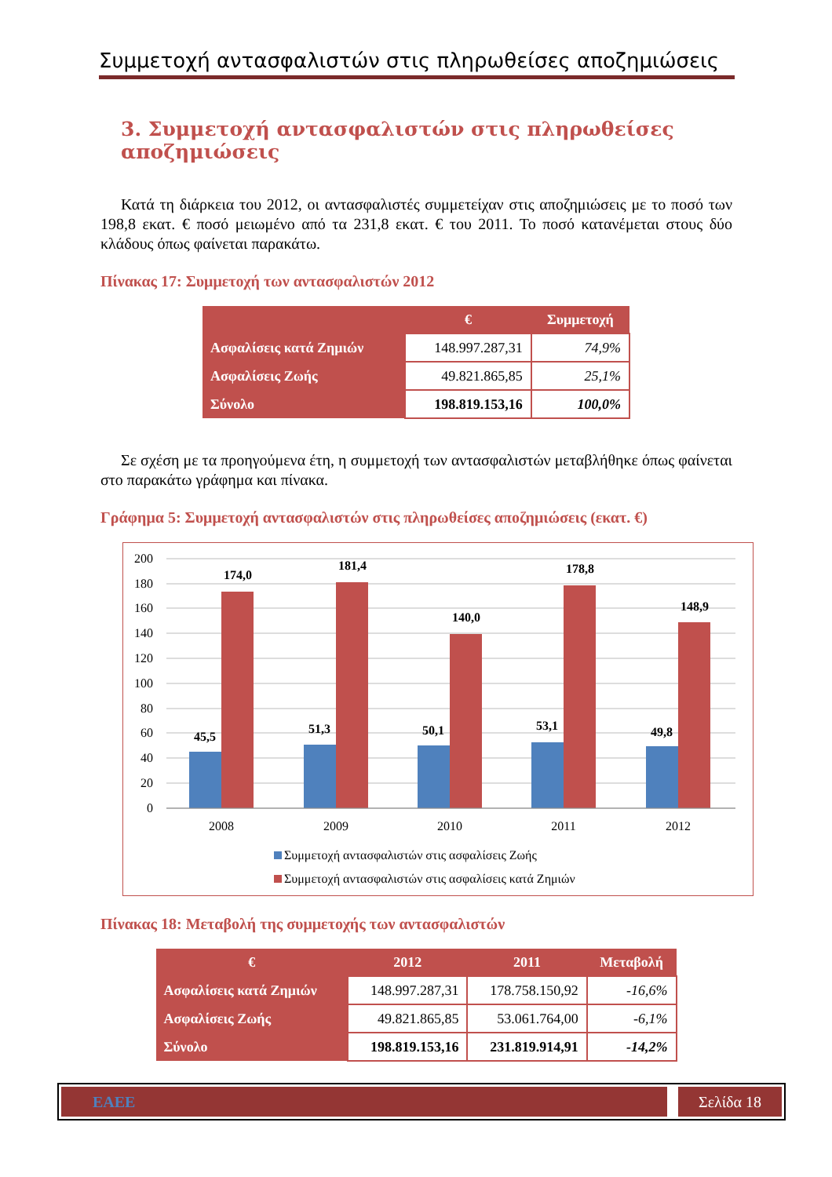Συμμετοχή αντασφαλιστών στις πληρωθείσες αποζημιώσεις
3. Συμμετοχή αντασφαλιστών στις πληρωθείσες αποζημιώσεις
Κατά τη διάρκεια του 2012, οι αντασφαλιστές συμμετείχαν στις αποζημιώσεις με το ποσό των 198,8 εκατ. € ποσό μειωμένο από τα 231,8 εκατ. € του 2011. Το ποσό κατανέμεται στους δύο κλάδους όπως φαίνεται παρακάτω.
Πίνακας 17: Συμμετοχή των αντασφαλιστών 2012
| | € | Συμμετοχή |
| --- | --- | --- |
| Ασφαλίσεις κατά Ζημιών | 148.997.287,31 | 74,9% |
| Ασφαλίσεις Ζωής | 49.821.865,85 | 25,1% |
| Σύνολο | 198.819.153,16 | 100,0% |
Σε σχέση με τα προηγούμενα έτη, η συμμετοχή των αντασφαλιστών μεταβλήθηκε όπως φαίνεται στο παρακάτω γράφημα και πίνακα.
Γράφημα 5: Συμμετοχή αντασφαλιστών στις πληρωθείσες αποζημιώσεις (εκατ. €)
200
180
160
140
120
100
80
60
40
20
0
45,5
174,0
51,3
181,4
50,1
140,0
53,1
178,8
49,8
148,9
2008
2009
2010
2011
2012
Συμμετοχή αντασφαλιστών στις ασφαλίσεις Ζωής
Συμμετοχή αντασφαλιστών στις ασφαλίσεις κατά Ζημιών
Πίνακας 18: Μεταβολή της συμμετοχής των αντασφαλιστών
| € | 2012 | 2011 | Μεταβολή |
| --- | --- | --- | --- |
| Ασφαλίσεις κατά Ζημιών | 148.997.287,31 | 178.758.150,92 | -16,6% |
| Ασφαλίσεις Ζωής | 49.821.865,85 | 53.061.764,00 | -6,1% |
| Σύνολο | 198.819.153,16 | 231.819.914,91 | -14,2% |
ΕΑΕΕ Σελίδα 18